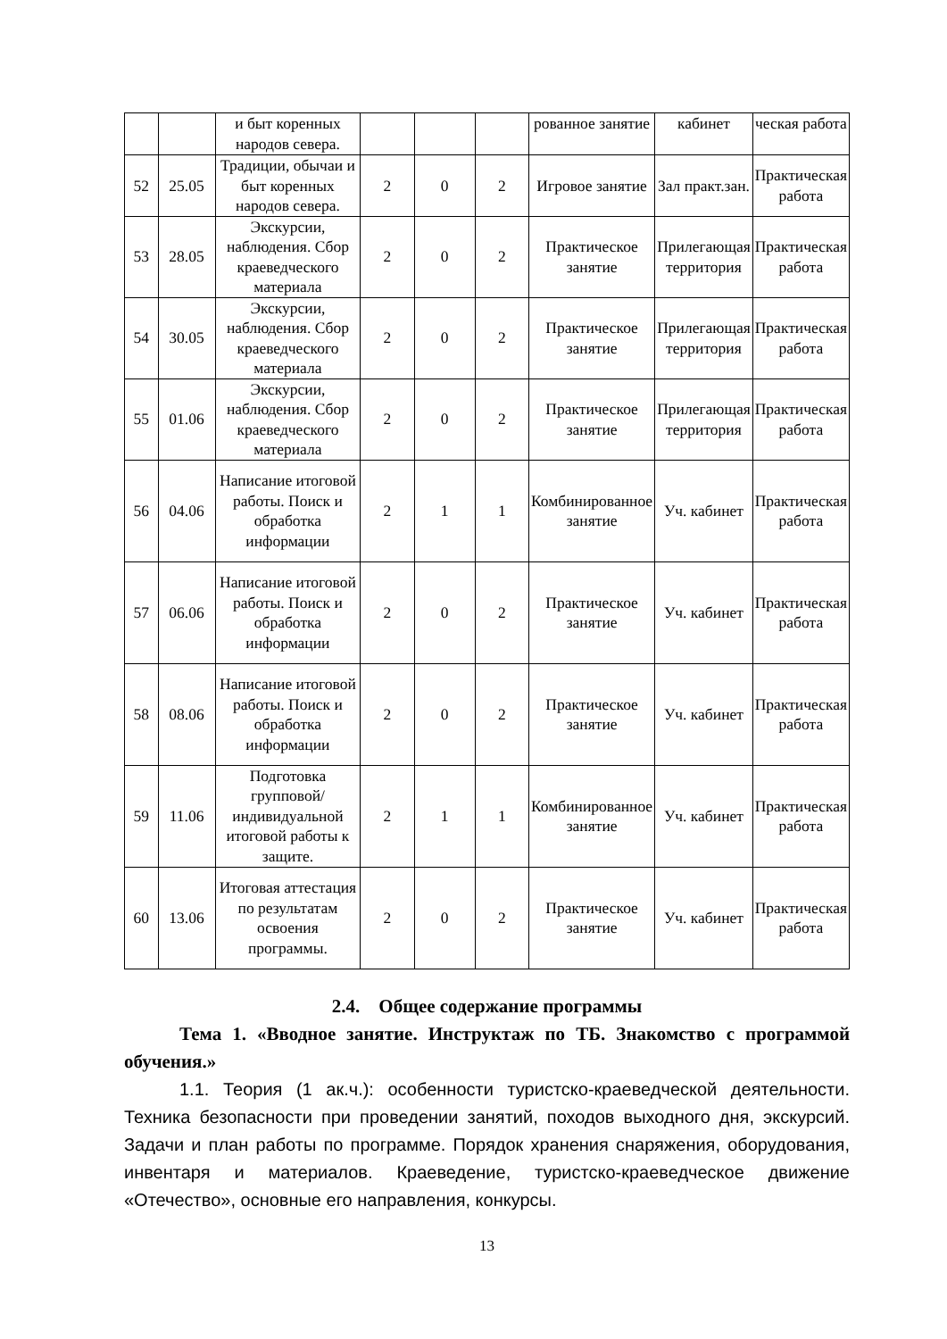| | | и быт коренных народов севера. | | | | рованное занятие | кабинет | ческая работа |
| 52 | 25.05 | Традиции, обычаи и быт коренных народов севера. | 2 | 0 | 2 | Игровое занятие | Зал практ.зан. | Практическая работа |
| 53 | 28.05 | Экскурсии, наблюдения. Сбор краеведческого материала | 2 | 0 | 2 | Практическое занятие | Прилегающая территория | Практическая работа |
| 54 | 30.05 | Экскурсии, наблюдения. Сбор краеведческого материала | 2 | 0 | 2 | Практическое занятие | Прилегающая территория | Практическая работа |
| 55 | 01.06 | Экскурсии, наблюдения. Сбор краеведческого материала | 2 | 0 | 2 | Практическое занятие | Прилегающая территория | Практическая работа |
| 56 | 04.06 | Написание итоговой работы. Поиск и обработка информации | 2 | 1 | 1 | Комбинированное занятие | Уч. кабинет | Практическая работа |
| 57 | 06.06 | Написание итоговой работы. Поиск и обработка информации | 2 | 0 | 2 | Практическое занятие | Уч. кабинет | Практическая работа |
| 58 | 08.06 | Написание итоговой работы. Поиск и обработка информации | 2 | 0 | 2 | Практическое занятие | Уч. кабинет | Практическая работа |
| 59 | 11.06 | Подготовка групповой/индивидуальной итоговой работы к защите. | 2 | 1 | 1 | Комбинированное занятие | Уч. кабинет | Практическая работа |
| 60 | 13.06 | Итоговая аттестация по результатам освоения программы. | 2 | 0 | 2 | Практическое занятие | Уч. кабинет | Практическая работа |
2.4. Общее содержание программы
Тема 1. «Вводное занятие. Инструктаж по ТБ. Знакомство с программой обучения.»
1.1. Теория (1 ак.ч.): особенности туристско-краеведческой деятельности. Техника безопасности при проведении занятий, походов выходного дня, экскурсий. Задачи и план работы по программе. Порядок хранения снаряжения, оборудования, инвентаря и материалов. Краеведение, туристско-краеведческое движение «Отечество», основные его направления, конкурсы.
13